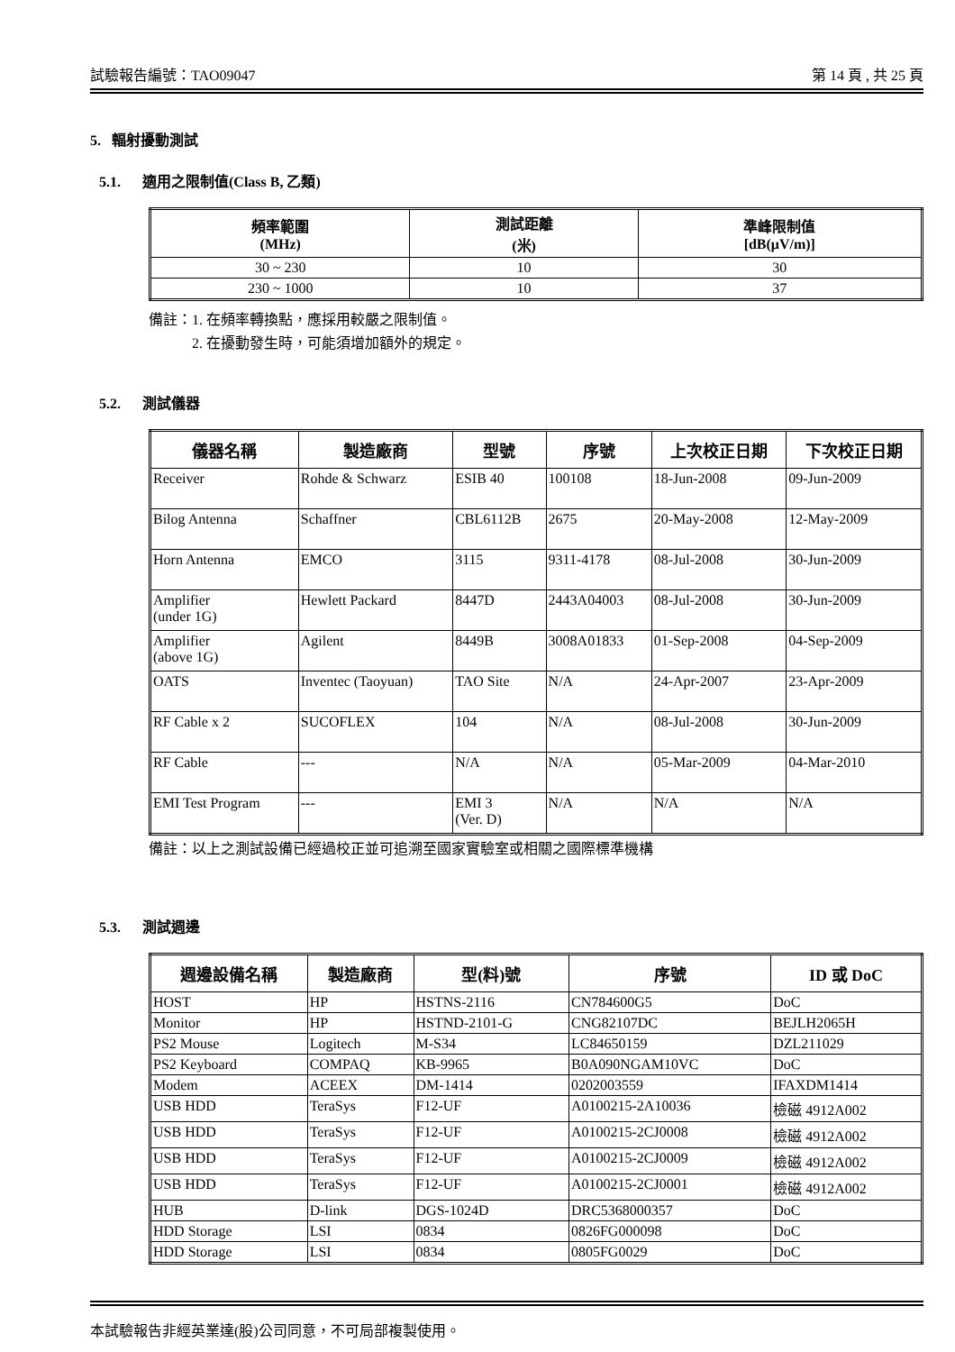試驗報告編號：TAO09047 第 14 頁 , 共 25 頁
5. 輻射擾動測試
5.1. 適用之限制值(Class B, 乙類)
| 頻率範圍 (MHz) | 測試距離 (米) | 準峰限制值 [dB(μV/m)] |
| --- | --- | --- |
| 30 ~ 230 | 10 | 30 |
| 230 ~ 1000 | 10 | 37 |
備註：1. 在頻率轉換點，應採用較嚴之限制值。
2. 在擾動發生時，可能須增加額外的規定。
5.2. 測試儀器
| 儀器名稱 | 製造廠商 | 型號 | 序號 | 上次校正日期 | 下次校正日期 |
| --- | --- | --- | --- | --- | --- |
| Receiver | Rohde & Schwarz | ESIB 40 | 100108 | 18-Jun-2008 | 09-Jun-2009 |
| Bilog Antenna | Schaffner | CBL6112B | 2675 | 20-May-2008 | 12-May-2009 |
| Horn Antenna | EMCO | 3115 | 9311-4178 | 08-Jul-2008 | 30-Jun-2009 |
| Amplifier (under 1G) | Hewlett Packard | 8447D | 2443A04003 | 08-Jul-2008 | 30-Jun-2009 |
| Amplifier (above 1G) | Agilent | 8449B | 3008A01833 | 01-Sep-2008 | 04-Sep-2009 |
| OATS | Inventec (Taoyuan) | TAO Site | N/A | 24-Apr-2007 | 23-Apr-2009 |
| RF Cable x 2 | SUCOFLEX | 104 | N/A | 08-Jul-2008 | 30-Jun-2009 |
| RF Cable | --- | N/A | N/A | 05-Mar-2009 | 04-Mar-2010 |
| EMI Test Program | --- | EMI 3 (Ver. D) | N/A | N/A | N/A |
備註：以上之測試設備已經過校正並可追溯至國家實驗室或相關之國際標準機構
5.3. 測試週邊
| 週邊設備名稱 | 製造廠商 | 型(料)號 | 序號 | ID 或 DoC |
| --- | --- | --- | --- | --- |
| HOST | HP | HSTNS-2116 | CN784600G5 | DoC |
| Monitor | HP | HSTND-2101-G | CNG82107DC | BEJLH2065H |
| PS2 Mouse | Logitech | M-S34 | LC84650159 | DZL211029 |
| PS2 Keyboard | COMPAQ | KB-9965 | B0A090NGAM10VC | DoC |
| Modem | ACEEX | DM-1414 | 0202003559 | IFAXDM1414 |
| USB HDD | TeraSys | F12-UF | A0100215-2A10036 | 檢磁 4912A002 |
| USB HDD | TeraSys | F12-UF | A0100215-2CJ0008 | 檢磁 4912A002 |
| USB HDD | TeraSys | F12-UF | A0100215-2CJ0009 | 檢磁 4912A002 |
| USB HDD | TeraSys | F12-UF | A0100215-2CJ0001 | 檢磁 4912A002 |
| HUB | D-link | DGS-1024D | DRC5368000357 | DoC |
| HDD Storage | LSI | 0834 | 0826FG000098 | DoC |
| HDD Storage | LSI | 0834 | 0805FG0029 | DoC |
本試驗報告非經英業達(股)公司同意，不可局部複製使用。